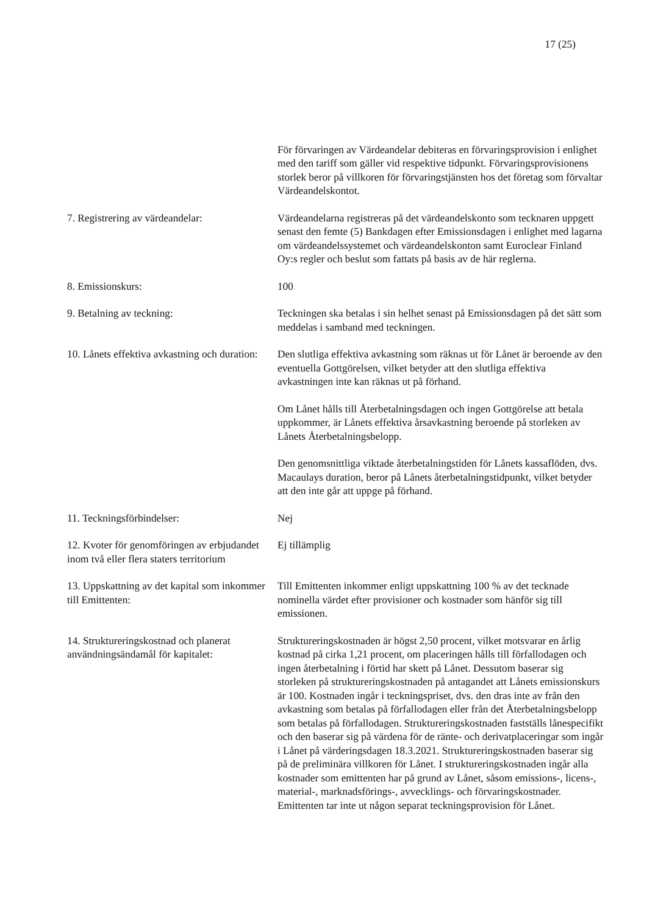17 (25)
För förvaringen av Värdeandelar debiteras en förvaringsprovision i enlighet med den tariff som gäller vid respektive tidpunkt. Förvaringsprovisionens storlek beror på villkoren för förvaringstjänsten hos det företag som förvaltar Värdeandelskontot.
7. Registrering av värdeandelar: Värdeandelarna registreras på det värdeandelskonto som tecknaren uppgett senast den femte (5) Bankdagen efter Emissionsdagen i enlighet med lagarna om värdeandelssystemet och värdeandelskonton samt Euroclear Finland Oy:s regler och beslut som fattats på basis av de här reglerna.
8. Emissionskurs: 100
9. Betalning av teckning: Teckningen ska betalas i sin helhet senast på Emissionsdagen på det sätt som meddelas i samband med teckningen.
10. Lånets effektiva avkastning och duration:
Den slutliga effektiva avkastning som räknas ut för Lånet är beroende av den eventuella Gottgörelsen, vilket betyder att den slutliga effektiva avkastningen inte kan räknas ut på förhand.
Om Lånet hålls till Återbetalningsdagen och ingen Gottgörelse att betala uppkommer, är Lånets effektiva årsavkastning beroende på storleken av Lånets Återbetalningsbelopp.
Den genomsnittliga viktade återbetalningstiden för Lånets kassaflöden, dvs. Macaulays duration, beror på Lånets återbetalningstidpunkt, vilket betyder att den inte går att uppge på förhand.
11. Teckningsförbindelser: Nej
12. Kvoter för genomföringen av erbjudandet inom två eller flera staters territorium
Ej tillämplig
13. Uppskattning av det kapital som inkommer till Emittenten:
Till Emittenten inkommer enligt uppskattning 100 % av det tecknade nominella värdet efter provisioner och kostnader som hänför sig till emissionen.
14. Struktureringskostnad och planerat användningsändamål för kapitalet:
Struktureringskostnaden är högst 2,50 procent, vilket motsvarar en årlig kostnad på cirka 1,21 procent, om placeringen hålls till förfallodagen och ingen återbetalning i förtid har skett på Lånet. Dessutom baserar sig storleken på struktureringskostnaden på antagandet att Lånets emissionskurs är 100. Kostnaden ingår i teckningspriset, dvs. den dras inte av från den avkastning som betalas på förfallodagen eller från det Återbetalningsbelopp som betalas på förfallodagen. Struktureringskostnaden fastställs lånespecifikt och den baserar sig på värdena för de ränte- och derivatplaceringar som ingår i Lånet på värderingsdagen 18.3.2021. Struktureringskostnaden baserar sig på de preliminära villkoren för Lånet. I struktureringskostnaden ingår alla kostnader som emittenten har på grund av Lånet, såsom emissions-, licens-, material-, marknadsförings-, avvecklings- och förvaringskostnader. Emittenten tar inte ut någon separat teckningsprovision för Lånet.